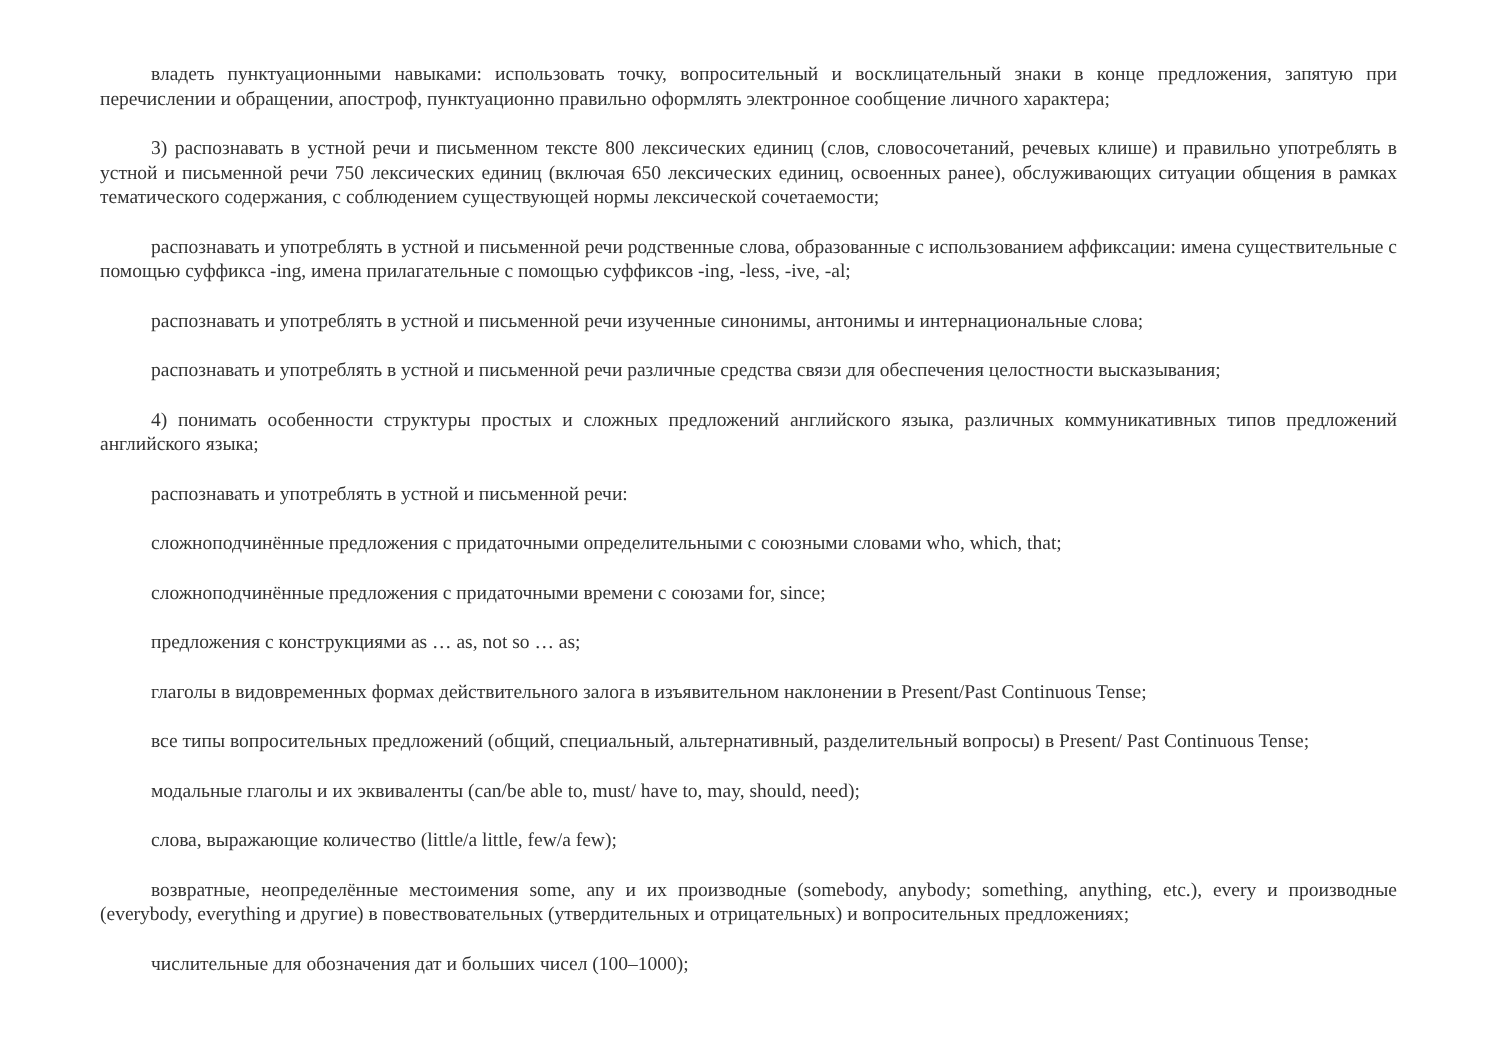владеть пунктуационными навыками: использовать точку, вопросительный и восклицательный знаки в конце предложения, запятую при перечислении и обращении, апостроф, пунктуационно правильно оформлять электронное сообщение личного характера;
3) распознавать в устной речи и письменном тексте 800 лексических единиц (слов, словосочетаний, речевых клише) и правильно употреблять в устной и письменной речи 750 лексических единиц (включая 650 лексических единиц, освоенных ранее), обслуживающих ситуации общения в рамках тематического содержания, с соблюдением существующей нормы лексической сочетаемости;
распознавать и употреблять в устной и письменной речи родственные слова, образованные с использованием аффиксации: имена существительные с помощью суффикса -ing, имена прилагательные с помощью суффиксов -ing, -less, -ive, -al;
распознавать и употреблять в устной и письменной речи изученные синонимы, антонимы и интернациональные слова;
распознавать и употреблять в устной и письменной речи различные средства связи для обеспечения целостности высказывания;
4) понимать особенности структуры простых и сложных предложений английского языка, различных коммуникативных типов предложений английского языка;
распознавать и употреблять в устной и письменной речи:
сложноподчинённые предложения с придаточными определительными с союзными словами who, which, that;
сложноподчинённые предложения с придаточными времени с союзами for, since;
предложения с конструкциями as … as, not so … as;
глаголы в видовременных формах действительного залога в изъявительном наклонении в Present/Past Continuous Tense;
все типы вопросительных предложений (общий, специальный, альтернативный, разделительный вопросы) в Present/ Past Continuous Tense;
модальные глаголы и их эквиваленты (can/be able to, must/ have to, may, should, need);
слова, выражающие количество (little/a little, few/a few);
возвратные, неопределённые местоимения some, any и их производные (somebody, anybody; something, anything, etc.), every и производные (everybody, everything и другие) в повествовательных (утвердительных и отрицательных) и вопросительных предложениях;
числительные для обозначения дат и больших чисел (100–1000);